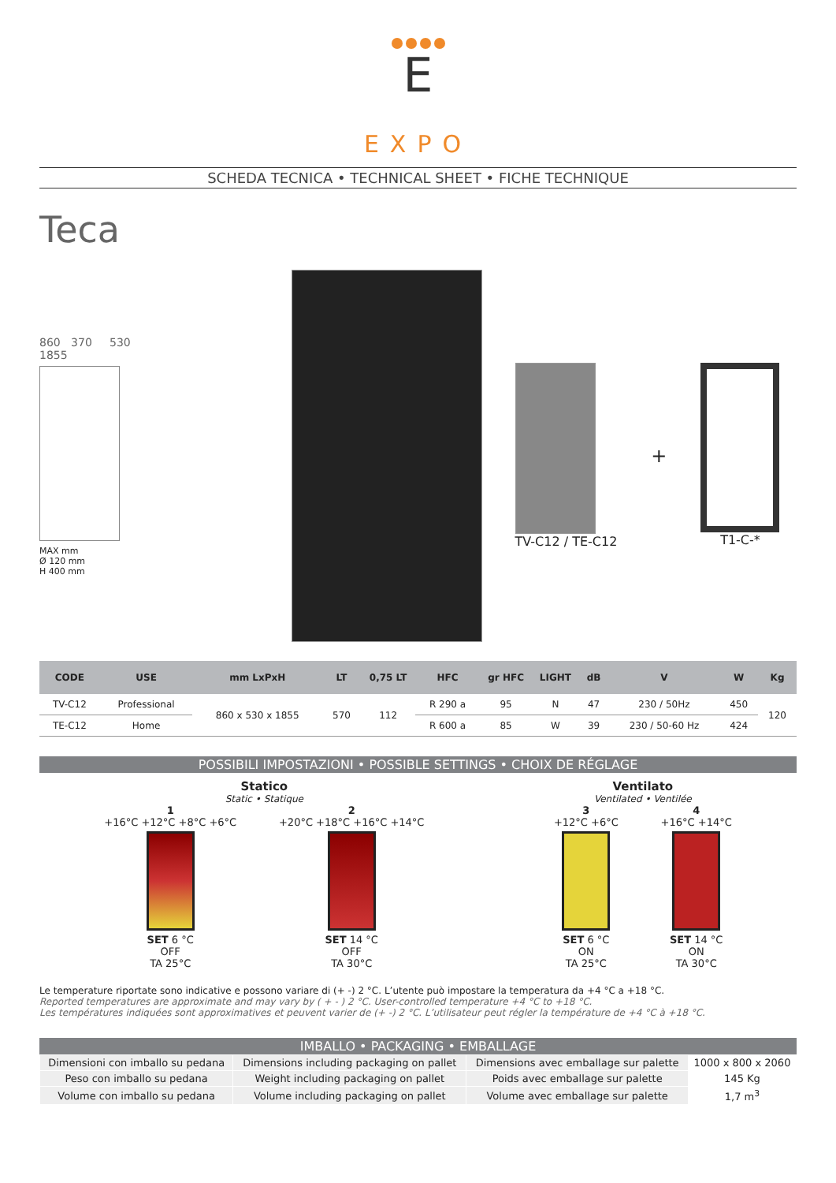E
EXPO
SCHEDA TECNICA • TECHNICAL SHEET • FICHE TECHNIQUE
Teca
860 370 530
1855
MAX mm
Ø 120 mm
H 400 mm
TV-C12 / TE-C12
+
T1-C-*
| CODE | USE | mm LxPxH | LT | 0,75 LT | HFC | gr HFC | LIGHT | dB | V | W | Kg |
| --- | --- | --- | --- | --- | --- | --- | --- | --- | --- | --- | --- |
| TV-C12 | Professional | 860 x 530 x 1855 | 570 | 112 | R 290 a | 95 | N | 47 | 230 / 50Hz | 450 | 120 |
| TE-C12 | Home | | | | R 600 a | 85 | W | 39 | 230 / 50-60 Hz | 424 | |
POSSIBILI IMPOSTAZIONI • POSSIBLE SETTINGS • CHOIX DE RÉGLAGE
Statico
Static • Statique
1
+16°C +12°C +8°C +6°C
SET 6 °C
OFF
TA 25°C
2
+20°C +18°C +16°C +14°C
SET 14 °C
OFF
TA 30°C
Ventilato
Ventilated • Ventilée
3
+12°C +6°C
SET 6 °C
ON
TA 25°C
4
+16°C +14°C
SET 14 °C
ON
TA 30°C
Le temperature riportate sono indicative e possono variare di (+ -) 2 °C. L’utente può impostare la temperatura da +4 °C a +18 °C.
Reported temperatures are approximate and may vary by ( + - ) 2 °C. User-controlled temperature +4 °C to +18 °C.
Les températures indiquées sont approximatives et peuvent varier de (+ -) 2 °C. L’utilisateur peut régler la température de +4 °C à +18 °C.
IMBALLO • PACKAGING • EMBALLAGE
| Dimensioni con imballo su pedana | Dimensions including packaging on pallet | Dimensions avec emballage sur palette | 1000 x 800 x 2060 |
| Peso con imballo su pedana | Weight including packaging on pallet | Poids avec emballage sur palette | 145 Kg |
| Volume con imballo su pedana | Volume including packaging on pallet | Volume avec emballage sur palette | 1,7 m<sup>3</sup> |